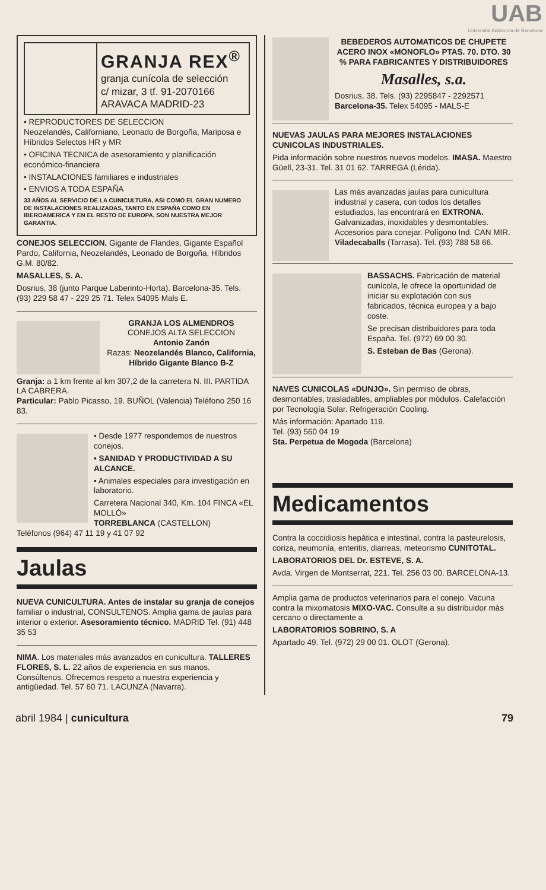UAB
Universitat Autònoma de Barcelona
GRANJA REX<sup>®</sup>
granja cunícola de selección
c/ mizar, 3 tf. 91-2070166
ARAVACA MADRID-23
• REPRODUCTORES DE SELECCION
Neozelandés, Californiano, Leonado de Borgoña, Mariposa e Híbridos Selectos HR y MR
• OFICINA TECNICA de asesoramiento y planificación económico-financiera
• INSTALACIONES familiares e industriales
• ENVIOS A TODA ESPAÑA
33 AÑOS AL SERVICIO DE LA CUNICULTURA, ASI COMO EL GRAN NUMERO DE INSTALACIONES REALIZADAS, TANTO EN ESPAÑA COMO EN IBEROAMERICA Y EN EL RESTO DE EUROPA, SON NUESTRA MEJOR GARANTIA.
CONEJOS SELECCION. Gigante de Flandes, Gigante Español Pardo, California, Neozelandés, Leonado de Borgoña, Híbridos G.M. 80/82.
MASALLES, S. A.
Dosrius, 38 (junto Parque Laberinto-Horta). Barcelona-35. Tels. (93) 229 58 47 - 229 25 71. Telex 54095 Mals E.
GRANJA LOS ALMENDROS
CONEJOS ALTA SELECCION
Antonio Zanón
Razas: Neozelandés Blanco, California, Híbrido Gigante Blanco B-Z
Granja: a 1 km frente al km 307,2 de la carretera N. III. PARTIDA LA CABRERA.
Particular: Pablo Picasso, 19. BUÑOL (Valencia) Teléfono 250 16 83.
• Desde 1977 respondemos de nuestros conejos.
• SANIDAD Y PRODUCTIVIDAD A SU ALCANCE.
• Animales especiales para investigación en laboratorio.
Carretera Nacional 340, Km. 104 FINCA «EL MOLLÓ»
TORREBLANCA (CASTELLON)
Teléfonos (964) 47 11 19 y 41 07 92
Jaulas
NUEVA CUNICULTURA. Antes de instalar su granja de conejos familiar o industrial, CONSULTENOS. Amplia gama de jaulas para interior o exterior. Asesoramiento técnico. MADRID Tel. (91) 448 35 53
NIMA. Los materiales más avanzados en cunicultura. TALLERES FLORES, S. L. 22 años de experiencia en sus manos. Consúltenos. Ofrecemos respeto a nuestra experiencia y antigüedad. Tel. 57 60 71. LACUNZA (Navarra).
BEBEDEROS AUTOMATICOS DE CHUPETE ACERO INOX «MONOFLO» PTAS. 70. DTO. 30 % PARA FABRICANTES Y DISTRIBUIDORES
Masalles, s.a.
Dosrius, 38. Tels. (93) 2295847 - 2292571
Barcelona-35. Telex 54095 - MALS-E
NUEVAS JAULAS PARA MEJORES INSTALACIONES CUNICOLAS INDUSTRIALES.
Pida información sobre nuestros nuevos modelos. IMASA. Maestro Güell, 23-31. Tel. 31 01 62. TARREGA (Lérida).
Las más avanzadas jaulas para cunicultura industrial y casera, con todos los detalles estudiados, las encontrará en EXTRONA. Galvanizadas, inoxidables y desmontables. Accesorios para conejar. Polígono Ind. CAN MIR. Viladecaballs (Tarrasa). Tel. (93) 788 58 66.
BASSACHS. Fabricación de material cunícola, le ofrece la oportunidad de iniciar su explotación con sus fabricados, técnica europea y a bajo coste.
Se precisan distribuidores para toda España. Tel. (972) 69 00 30.
S. Esteban de Bas (Gerona).
NAVES CUNICOLAS «DUNJO». Sin permiso de obras, desmontables, trasladables, ampliables por módulos. Calefacción por Tecnología Solar. Refrigeración Cooling.
Más información: Apartado 119.
Tel. (93) 560 04 19
Sta. Perpetua de Mogoda (Barcelona)
Medicamentos
Contra la coccidiosis hepática e intestinal, contra la pasteurelosis, coriza, neumonía, enteritis, diarreas, meteorismo CUNITOTAL.
LABORATORIOS DEL Dr. ESTEVE, S. A.
Avda. Virgen de Montserrat, 221. Tel. 256 03 00. BARCELONA-13.
Amplia gama de productos veterinarios para el conejo. Vacuna contra la mixomatosis MIXO-VAC. Consulte a su distribuidor más cercano o directamente a
LABORATORIOS SOBRINO, S. A
Apartado 49. Tel. (972) 29 00 01. OLOT (Gerona).
abril 1984 | cunicultura 79